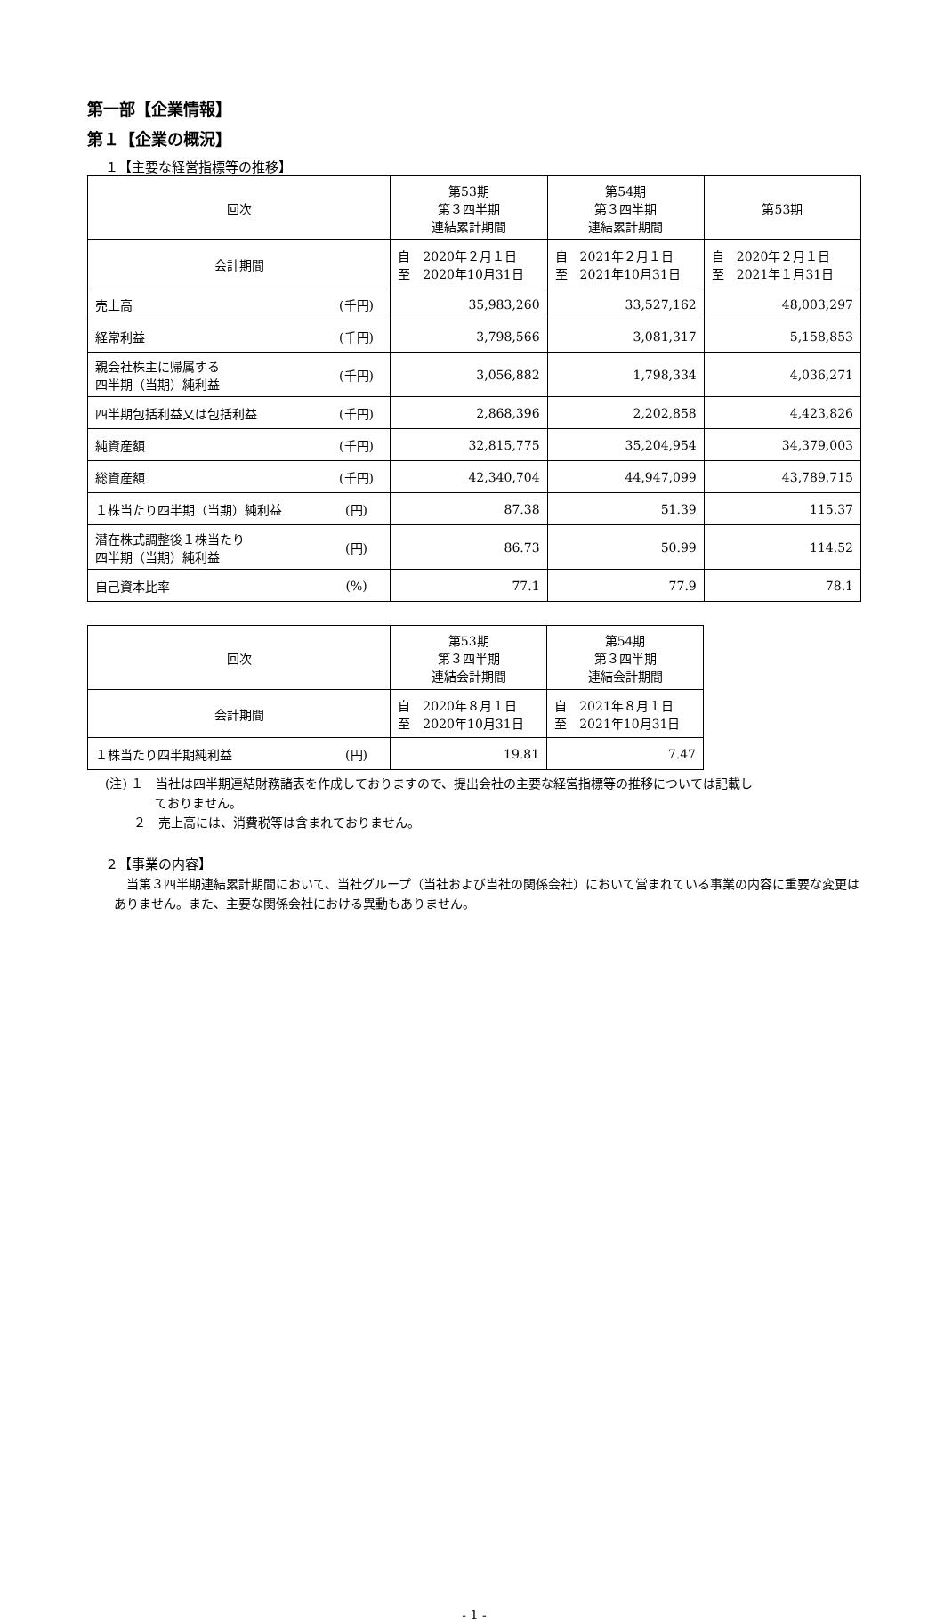第一部【企業情報】
第１【企業の概況】
１【主要な経営指標等の推移】
| 回次 | | 第53期 第３四半期 連結累計期間 | 第54期 第３四半期 連結累計期間 | 第53期 |
| 会計期間 | | 自 2020年２月１日 至 2020年10月31日 | 自 2021年２月１日 至 2021年10月31日 | 自 2020年２月１日 至 2021年１月31日 |
| 売上高 | (千円) | 35,983,260 | 33,527,162 | 48,003,297 |
| 経常利益 | (千円) | 3,798,566 | 3,081,317 | 5,158,853 |
| 親会社株主に帰属する 四半期（当期）純利益 | (千円) | 3,056,882 | 1,798,334 | 4,036,271 |
| 四半期包括利益又は包括利益 | (千円) | 2,868,396 | 2,202,858 | 4,423,826 |
| 純資産額 | (千円) | 32,815,775 | 35,204,954 | 34,379,003 |
| 総資産額 | (千円) | 42,340,704 | 44,947,099 | 43,789,715 |
| １株当たり四半期（当期）純利益 | (円) | 87.38 | 51.39 | 115.37 |
| 潜在株式調整後１株当たり 四半期（当期）純利益 | (円) | 86.73 | 50.99 | 114.52 |
| 自己資本比率 | (%) | 77.1 | 77.9 | 78.1 |
| 回次 | | 第53期 第３四半期 連結会計期間 | 第54期 第３四半期 連結会計期間 |
| 会計期間 | | 自 2020年８月１日 至 2020年10月31日 | 自 2021年８月１日 至 2021年10月31日 |
| １株当たり四半期純利益 | (円) | 19.81 | 7.47 |
(注) １　当社は四半期連結財務諸表を作成しておりますので、提出会社の主要な経営指標等の推移については記載し
　　　　ておりません。
　　 ２　売上高には、消費税等は含まれておりません。
２【事業の内容】
当第３四半期連結累計期間において、当社グループ（当社および当社の関係会社）において営まれている事業の内容に重要な変更はありません。また、主要な関係会社における異動もありません。
- 1 -